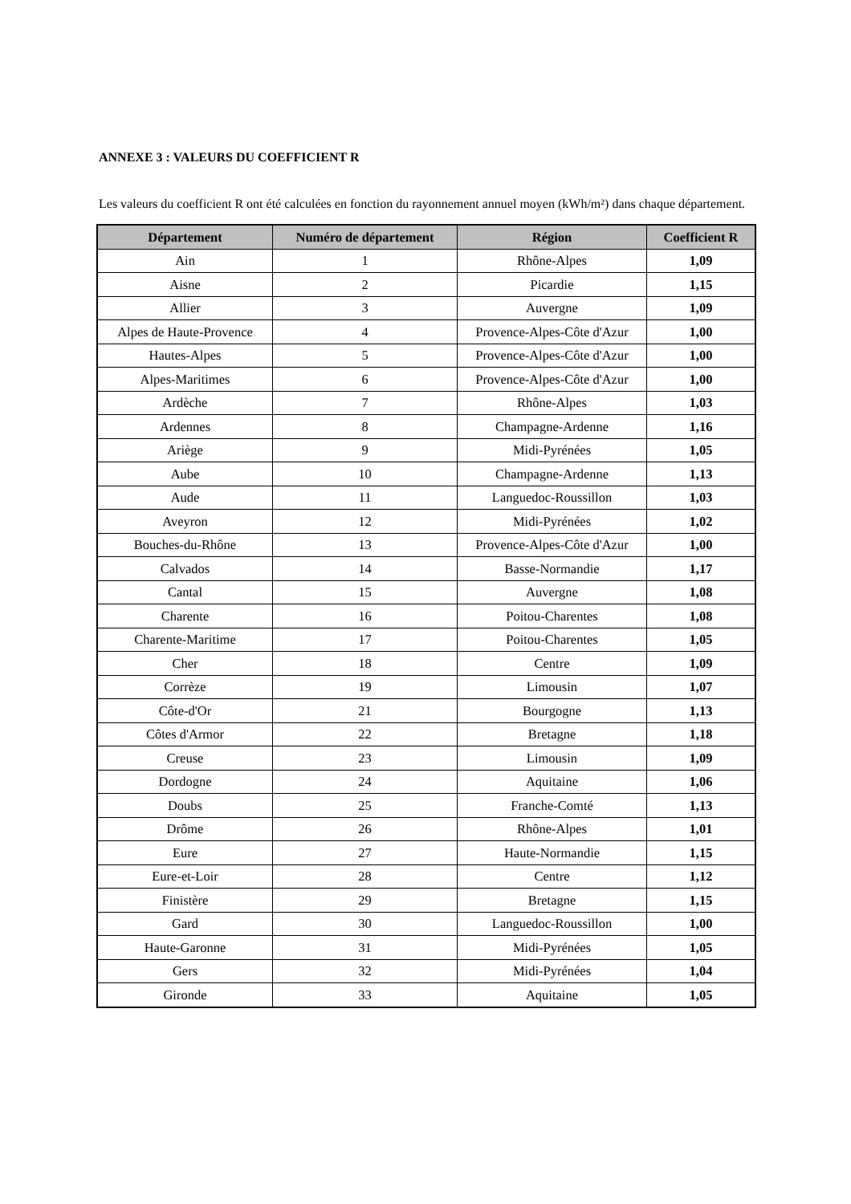ANNEXE 3 : VALEURS DU COEFFICIENT R
Les valeurs du coefficient R ont été calculées en fonction du rayonnement annuel moyen (kWh/m²) dans chaque département.
| Département | Numéro de département | Région | Coefficient R |
| --- | --- | --- | --- |
| Ain | 1 | Rhône-Alpes | 1,09 |
| Aisne | 2 | Picardie | 1,15 |
| Allier | 3 | Auvergne | 1,09 |
| Alpes de Haute-Provence | 4 | Provence-Alpes-Côte d'Azur | 1,00 |
| Hautes-Alpes | 5 | Provence-Alpes-Côte d'Azur | 1,00 |
| Alpes-Maritimes | 6 | Provence-Alpes-Côte d'Azur | 1,00 |
| Ardèche | 7 | Rhône-Alpes | 1,03 |
| Ardennes | 8 | Champagne-Ardenne | 1,16 |
| Ariège | 9 | Midi-Pyrénées | 1,05 |
| Aube | 10 | Champagne-Ardenne | 1,13 |
| Aude | 11 | Languedoc-Roussillon | 1,03 |
| Aveyron | 12 | Midi-Pyrénées | 1,02 |
| Bouches-du-Rhône | 13 | Provence-Alpes-Côte d'Azur | 1,00 |
| Calvados | 14 | Basse-Normandie | 1,17 |
| Cantal | 15 | Auvergne | 1,08 |
| Charente | 16 | Poitou-Charentes | 1,08 |
| Charente-Maritime | 17 | Poitou-Charentes | 1,05 |
| Cher | 18 | Centre | 1,09 |
| Corrèze | 19 | Limousin | 1,07 |
| Côte-d'Or | 21 | Bourgogne | 1,13 |
| Côtes d'Armor | 22 | Bretagne | 1,18 |
| Creuse | 23 | Limousin | 1,09 |
| Dordogne | 24 | Aquitaine | 1,06 |
| Doubs | 25 | Franche-Comté | 1,13 |
| Drôme | 26 | Rhône-Alpes | 1,01 |
| Eure | 27 | Haute-Normandie | 1,15 |
| Eure-et-Loir | 28 | Centre | 1,12 |
| Finistère | 29 | Bretagne | 1,15 |
| Gard | 30 | Languedoc-Roussillon | 1,00 |
| Haute-Garonne | 31 | Midi-Pyrénées | 1,05 |
| Gers | 32 | Midi-Pyrénées | 1,04 |
| Gironde | 33 | Aquitaine | 1,05 |